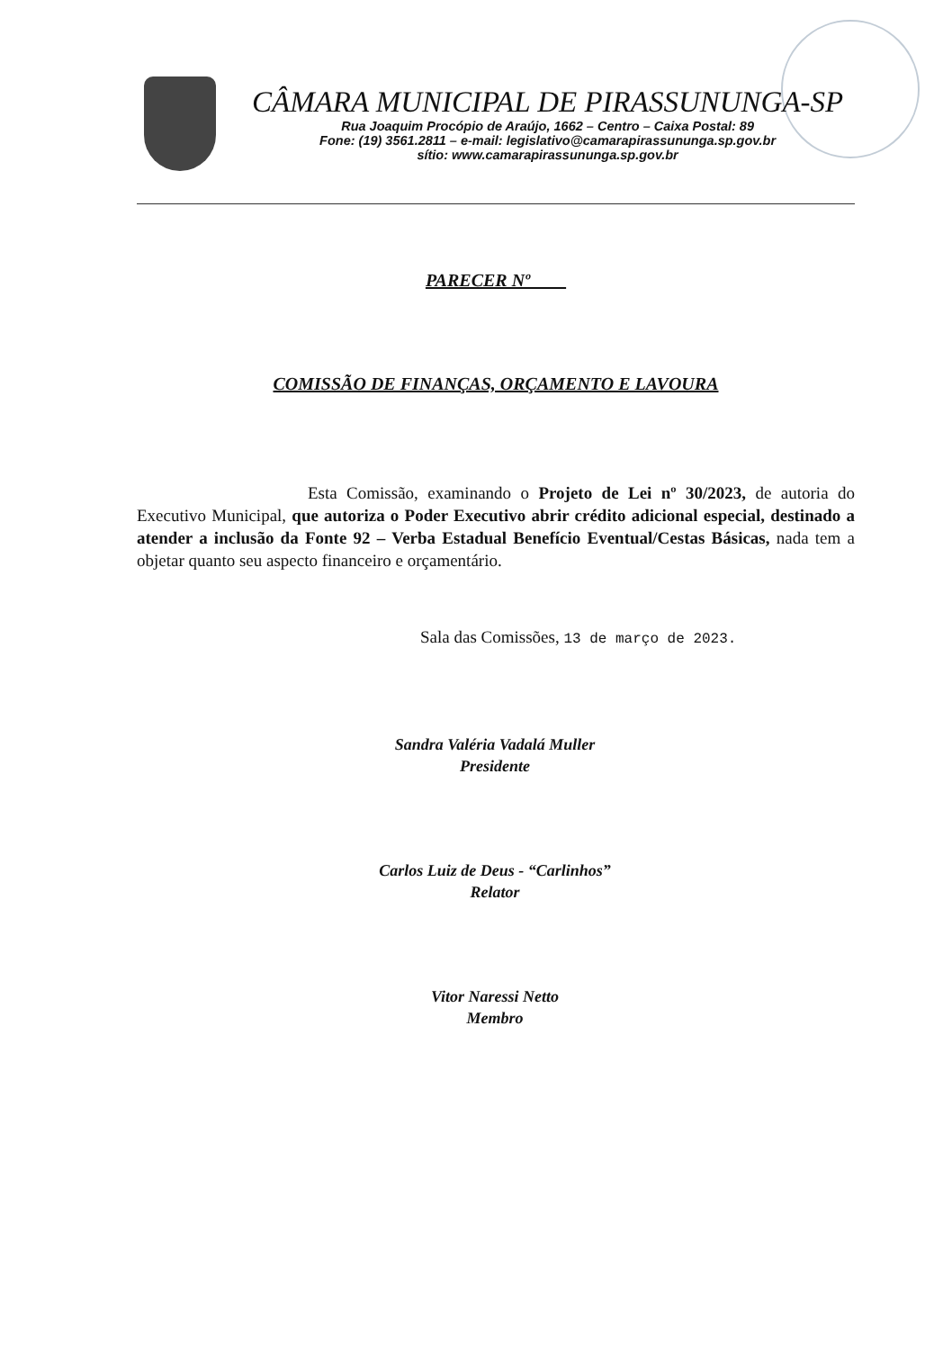CÂMARA MUNICIPAL DE PIRASSUNUNGA-SP
Rua Joaquim Procópio de Araújo, 1662 – Centro – Caixa Postal: 89
Fone: (19) 3561.2811 – e-mail: legislativo@camarapirassununga.sp.gov.br
sítio: www.camarapirassununga.sp.gov.br
PARECER Nº
COMISSÃO DE FINANÇAS, ORÇAMENTO E LAVOURA
Esta Comissão, examinando o Projeto de Lei nº 30/2023, de autoria do Executivo Municipal, que autoriza o Poder Executivo abrir crédito adicional especial, destinado a atender a inclusão da Fonte 92 – Verba Estadual Benefício Eventual/Cestas Básicas, nada tem a objetar quanto seu aspecto financeiro e orçamentário.
Sala das Comissões, 13 de março de 2023.
Sandra Valéria Vadalá Muller
Presidente
Carlos Luiz de Deus - “Carlinhos”
Relator
Vitor Naressi Netto
Membro